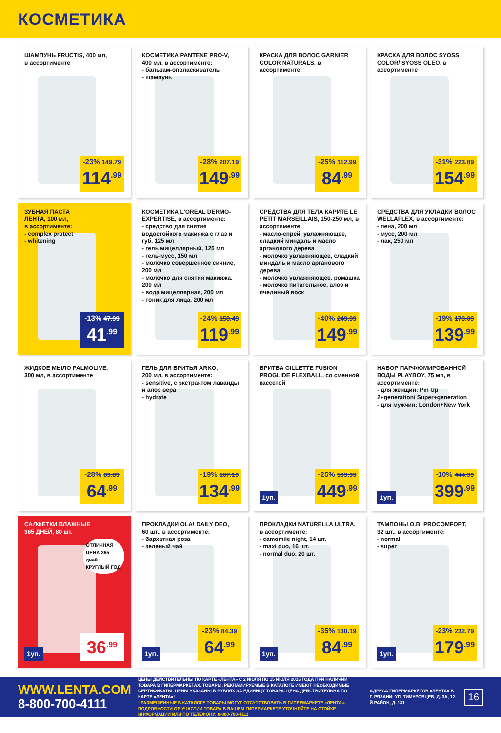КОСМЕТИКА
ШАМПУНЬ FRUCTIS, 400 мл,
в ассортименте
-23% 149.79
114<sup>.99</sup>
КОСМЕТИКА PANTENE PRO-V,
400 мл, в ассортименте:
- бальзам-ополаскиватель
- шампунь
-28% 207.19
149<sup>.99</sup>
КРАСКА ДЛЯ ВОЛОС GARNIER COLOR NATURALS, в ассортименте
-25% 112.99
84<sup>.99</sup>
КРАСКА ДЛЯ ВОЛОС SYOSS COLOR/ SYOSS OLEO, в ассортименте
-31% 223.89
154<sup>.99</sup>
ЗУБНАЯ ПАСТА
ЛЕНТА, 100 мл,
в ассортименте:
- complex protect
- whitening
-13% 47.99
41<sup>.99</sup>
КОСМЕТИКА L'OREAL DERMO-EXPERTISE, в ассортименте:
- средство для снятия водостойкого макияжа с глаз и губ, 125 мл
- гель мицеллярный, 125 мл
- гель-мусс, 150 мл
- молочко совершенное сияние, 200 мл
- молочко для снятия макияжа, 200 мл
- вода мицеллярная, 200 мл
- тоник для лица, 200 мл
-24% 158.49
119<sup>.99</sup>
СРЕДСТВА ДЛЯ ТЕЛА КАРИТЕ LE PETIT MARSEILLAIS, 150-250 мл, в ассортименте:
- масло-спрей, увлажняющее, сладкий миндаль и масло арганового дерева
- молочко увлажняющее, сладкий миндаль и масло арганового дерева
- молочко увлажняющее, ромашка
- молочко питательное, алоэ и пчелиный воск
-40% 249.99
149<sup>.99</sup>
СРЕДСТВА ДЛЯ УКЛАДКИ ВОЛОС WELLAFLEX, в ассортименте:
- пена, 200 мл
- мусс, 200 мл
- лак, 250 мл
-19% 173.09
139<sup>.99</sup>
ЖИДКОЕ МЫЛО PALMOLIVE,
300 мл, в ассортименте
-28% 89.89
64<sup>.99</sup>
ГЕЛЬ ДЛЯ БРИТЬЯ ARKO,
200 мл, в ассортименте:
- sensitive, с экстрактом лаванды и алоэ вера
- hydrate
-19% 167.19
134<sup>.99</sup>
БРИТВА GILLETTE FUSION PROGLIDE FLEXBALL, со сменной кассетой
1уп.
-25% 599.99
449<sup>.99</sup>
НАБОР ПАРФЮМИРОВАННОЙ ВОДЫ PLAYBOY, 75 мл, в ассортименте:
- для женщин: Pin Up 2+generation/ Super+generation
- для мужчин: London+New York
1уп.
-10% 444.99
399<sup>.99</sup>
САЛФЕТКИ ВЛАЖНЫЕ
365 ДНЕЙ, 80 шт.
ОТЛИЧНАЯ ЦЕНА 365 дней КРУГЛЫЙ ГОД
1уп. 36<sup>.99</sup>
ПРОКЛАДКИ OLA! DAILY DEO,
60 шт., в ассортименте:
- бархатная роза
- зеленый чай
1уп.
-23% 84.39
64<sup>.99</sup>
ПРОКЛАДКИ NATURELLA ULTRA,
в ассортименте:
- camomile night, 14 шт.
- maxi duo, 16 шт.
- normal duo, 20 шт.
1уп.
-35% 130.19
84<sup>.99</sup>
ТАМПОНЫ O.B. PROCOMFORT,
32 шт., в ассортименте:
- normal
- super
1уп.
-23% 232.79
179<sup>.99</sup>
WWW.LENTA.COM
8-800-700-4111
ЦЕНЫ ДЕЙСТВИТЕЛЬНЫ ПО КАРТЕ «ЛЕНТА» С 2 ИЮЛЯ ПО 15 ИЮЛЯ 2015 ГОДА ПРИ НАЛИЧИИ ТОВАРА В ГИПЕРМАРКЕТАХ. ТОВАРЫ, РЕКЛАМИРУЕМЫЕ В КАТАЛОГЕ ИМЕЮТ НЕОБХОДИМЫЕ СЕРТИФИКАТЫ. ЦЕНЫ УКАЗАНЫ В РУБЛЯХ ЗА ЕДИНИЦУ ТОВАРА. ЦЕНА ДЕЙСТВИТЕЛЬНА ПО КАРТЕ «ЛЕНТА»!
! РАЗМЕЩЕННЫЕ В КАТАЛОГЕ ТОВАРЫ МОГУТ ОТСУТСТВОВАТЬ В ГИПЕРМАРКЕТЕ «ЛЕНТА». ПОДРОБНОСТИ ОБ УЧАСТИИ ТОВАРА В ВАШЕМ ГИПЕРМАРКЕТЕ УТОЧНЯЙТЕ НА СТОЙКЕ ИНФОРМАЦИИ ИЛИ ПО ТЕЛЕФОНУ: 8-800-700-4111
АДРЕСА ГИПЕРМАРКЕТОВ «ЛЕНТА» В Г. РЯЗАНИ: УЛ. ТИМУРОВЦЕВ, Д. 3А, 12-Й РАЙОН, Д. 131
16